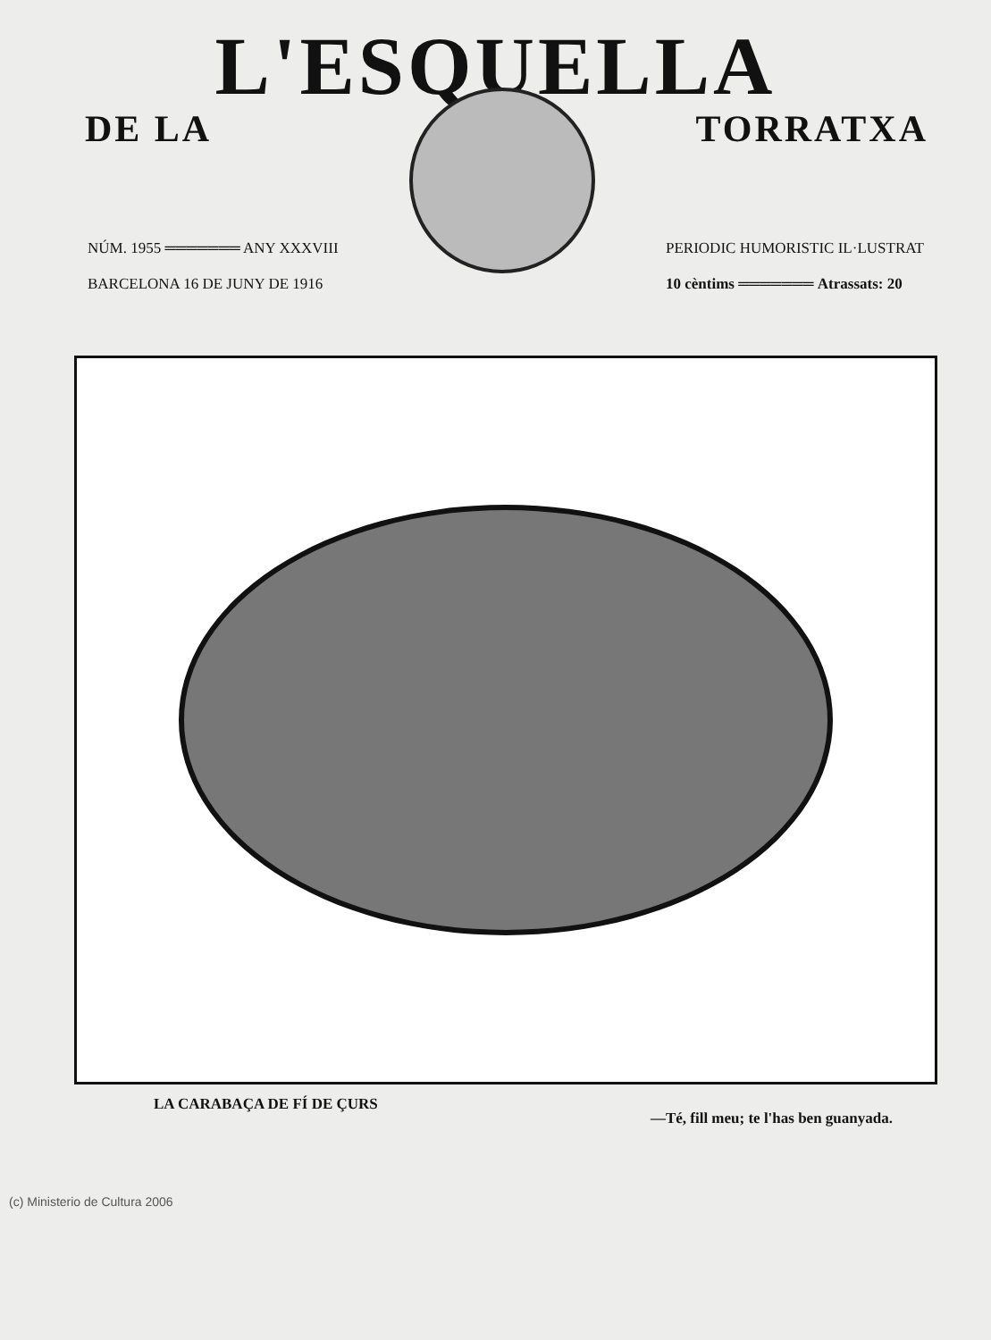L'ESQUELLA
DE LA TORRATXA
NÚM. 1955 ═══════ ANY XXXVIII
BARCELONA 16 DE JUNY DE 1916
PERIODIC HUMORISTIC IL·LUSTRAT
10 cèntims ═══════ Atrassats: 20
LA CARABAÇA DE FÍ DE ÇURS —Té, fill meu; te l'has ben guanyada.
(c) Ministerio de Cultura 2006